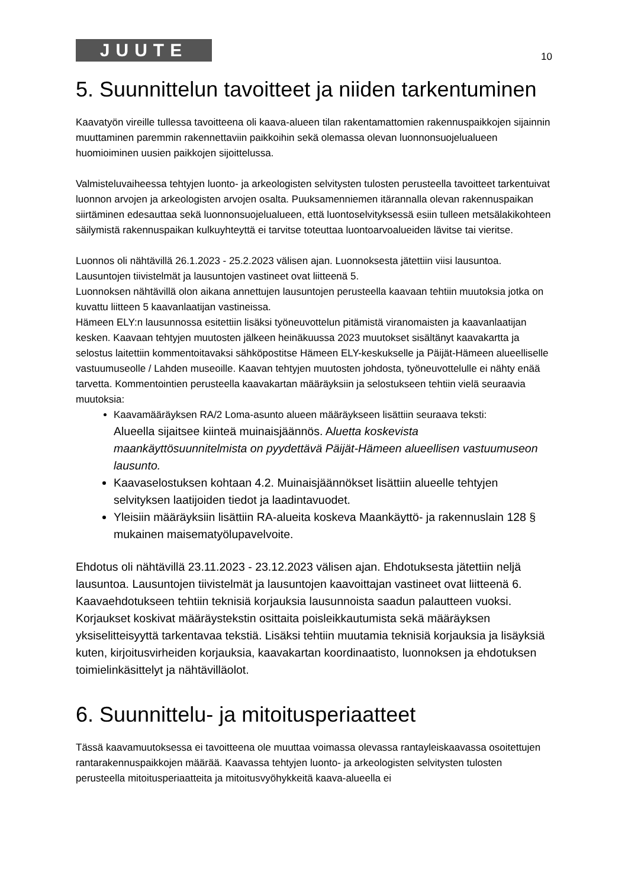JUUTE
10
5. Suunnittelun tavoitteet ja niiden tarkentuminen
Kaavatyön vireille tullessa tavoitteena oli kaava-alueen tilan rakentamattomien rakennuspaikkojen sijainnin muuttaminen paremmin rakennettaviin paikkoihin sekä olemassa olevan luonnonsuojelualueen huomioiminen uusien paikkojen sijoittelussa.
Valmisteluvaiheessa tehtyjen luonto- ja arkeologisten selvitysten tulosten perusteella tavoitteet tarkentuivat luonnon arvojen ja arkeologisten arvojen osalta. Puuksamenniemen itärannalla olevan rakennuspaikan siirtäminen edesauttaa sekä luonnonsuojelualueen, että luontoselvityksessä esiin tulleen metsälakikohteen säilymistä rakennuspaikan kulkuyhteyttä ei tarvitse toteuttaa luontoarvoalueiden lävitse tai vieritse.
Luonnos oli nähtävillä 26.1.2023 - 25.2.2023 välisen ajan. Luonnoksesta jätettiin viisi lausuntoa. Lausuntojen tiivistelmät ja lausuntojen vastineet ovat liitteenä 5.
Luonnoksen nähtävillä olon aikana annettujen lausuntojen perusteella kaavaan tehtiin muutoksia jotka on kuvattu liitteen 5 kaavanlaatijan vastineissa.
Hämeen ELY:n lausunnossa esitettiin lisäksi työneuvottelun pitämistä viranomaisten ja kaavanlaatijan kesken. Kaavaan tehtyjen muutosten jälkeen heinäkuussa 2023 muutokset sisältänyt kaavakartta ja selostus laitettiin kommentoitavaksi sähköpostitse Hämeen ELY-keskukselle ja Päijät-Hämeen alueelliselle vastuumuseolle / Lahden museoille. Kaavan tehtyjen muutosten johdosta, työneuvottelulle ei nähty enää tarvetta. Kommentointien perusteella kaavakartan määräyksiin ja selostukseen tehtiin vielä seuraavia muutoksia:
Kaavamääräyksen RA/2 Loma-asunto alueen määräykseen lisättiin seuraava teksti:
Alueella sijaitsee kiinteä muinaisjäännös. Aluetta koskevista maankäyttösuunnitelmista on pyydettävä Päijät-Hämeen alueellisen vastuumuseon lausunto.
Kaavaselostuksen kohtaan 4.2. Muinaisjäännökset lisättiin alueelle tehtyjen selvityksen laatijoiden tiedot ja laadintavuodet.
Yleisiin määräyksiin lisättiin RA-alueita koskeva Maankäyttö- ja rakennuslain 128 § mukainen maisematyölupavelvoite.
Ehdotus oli nähtävillä 23.11.2023 - 23.12.2023 välisen ajan. Ehdotuksesta jätettiin neljä lausuntoa. Lausuntojen tiivistelmät ja lausuntojen kaavoittajan vastineet ovat liitteenä 6.
Kaavaehdotukseen tehtiin teknisiä korjauksia lausunnoista saadun palautteen vuoksi. Korjaukset koskivat määräystekstin osittaita poisleikkautumista sekä määräyksen yksiselitteisyyttä tarkentavaa tekstiä. Lisäksi tehtiin muutamia teknisiä korjauksia ja lisäyksiä kuten, kirjoitusvirheiden korjauksia, kaavakartan koordinaatisto, luonnoksen ja ehdotuksen toimielinkäsittelyt ja nähtävilläolot.
6. Suunnittelu- ja mitoitusperiaatteet
Tässä kaavamuutoksessa ei tavoitteena ole muuttaa voimassa olevassa rantayleiskaavassa osoitettujen rantarakennuspaikkojen määrää. Kaavassa tehtyjen luonto- ja arkeologisten selvitysten tulosten perusteella mitoitusperiaatteita ja mitoitusvyöhykkeitä kaava-alueella ei